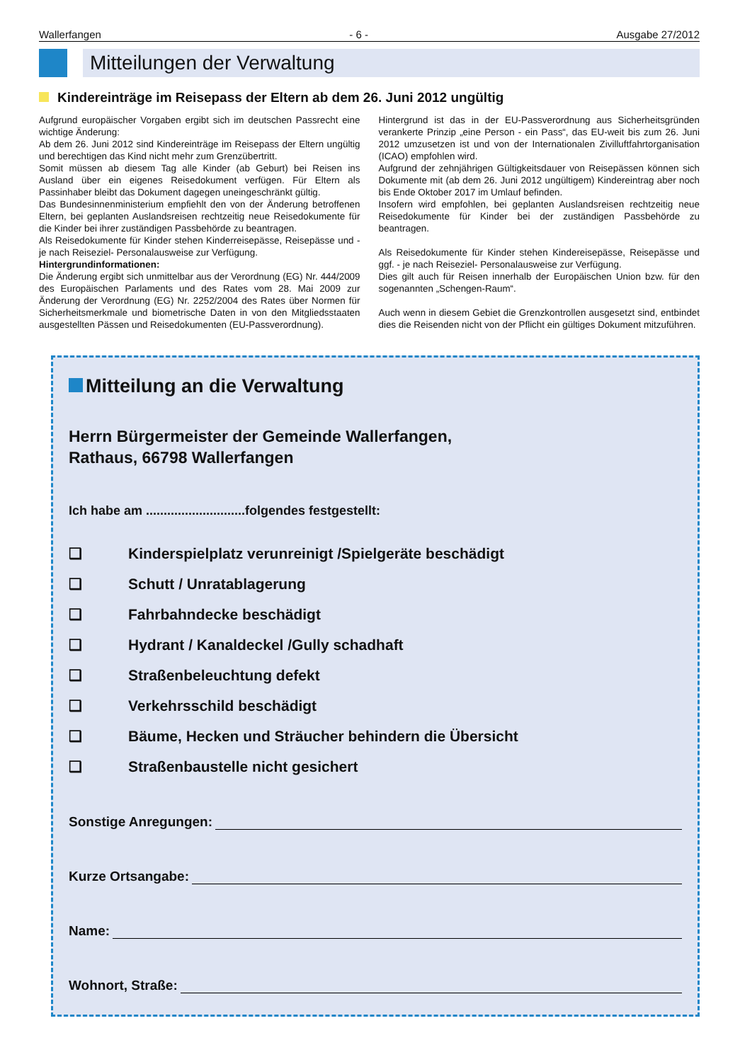Wallerfangen - 6 - Ausgabe 27/2012
Mitteilungen der Verwaltung
Kindereinträge im Reisepass der Eltern ab dem 26. Juni 2012 ungültig
Aufgrund europäischer Vorgaben ergibt sich im deutschen Passrecht eine wichtige Änderung:
Ab dem 26. Juni 2012 sind Kindereinträge im Reisepass der Eltern ungültig und berechtigen das Kind nicht mehr zum Grenzübertritt.
Somit müssen ab diesem Tag alle Kinder (ab Geburt) bei Reisen ins Ausland über ein eigenes Reisedokument verfügen. Für Eltern als Passinhaber bleibt das Dokument dagegen uneingeschränkt gültig.
Das Bundesinnenministerium empfiehlt den von der Änderung betroffenen Eltern, bei geplanten Auslandsreisen rechtzeitig neue Reisedokumente für die Kinder bei ihrer zuständigen Passbehörde zu beantragen.
Als Reisedokumente für Kinder stehen Kinderreisepässe, Reisepässe und -je nach Reiseziel- Personalausweise zur Verfügung.
Hintergrundinformationen:
Die Änderung ergibt sich unmittelbar aus der Verordnung (EG) Nr. 444/2009 des Europäischen Parlaments und des Rates vom 28. Mai 2009 zur Änderung der Verordnung (EG) Nr. 2252/2004 des Rates über Normen für Sicherheitsmerkmale und biometrische Daten in von den Mitgliedsstaaten ausgestellten Pässen und Reisedokumenten (EU-Passverordnung).
Hintergrund ist das in der EU-Passverordnung aus Sicherheitsgründen verankerte Prinzip „eine Person - ein Pass“, das EU-weit bis zum 26. Juni 2012 umzusetzen ist und von der Internationalen Zivilluftfahrtorganisation (ICAO) empfohlen wird.
Aufgrund der zehnjährigen Gültigkeitsdauer von Reisepässen können sich Dokumente mit (ab dem 26. Juni 2012 ungültigem) Kindereintrag aber noch bis Ende Oktober 2017 im Umlauf befinden.
Insofern wird empfohlen, bei geplanten Auslandsreisen rechtzeitig neue Reisedokumente für Kinder bei der zuständigen Passbehörde zu beantragen.
Als Reisedokumente für Kinder stehen Kindereisepässe, Reisepässe und ggf. - je nach Reiseziel- Personalausweise zur Verfügung.
Dies gilt auch für Reisen innerhalb der Europäischen Union bzw. für den sogenannten „Schengen-Raum“.
Auch wenn in diesem Gebiet die Grenzkontrollen ausgesetzt sind, entbindet dies die Reisenden nicht von der Pflicht ein gültiges Dokument mitzuführen.
Mitteilung an die Verwaltung
Herrn Bürgermeister der Gemeinde Wallerfangen,
Rathaus, 66798 Wallerfangen
Ich habe am ............................folgendes festgestellt:
❑ Kinderspielplatz verunreinigt /Spielgeräte beschädigt
❑ Schutt / Unratablagerung
❑ Fahrbahndecke beschädigt
❑ Hydrant / Kanaldeckel /Gully schadhaft
❑ Straßenbeleuchtung defekt
❑ Verkehrsschild beschädigt
❑ Bäume, Hecken und Sträucher behindern die Übersicht
❑ Straßenbaustelle nicht gesichert
Sonstige Anregungen:
Kurze Ortsangabe:
Name:
Wohnort, Straße: